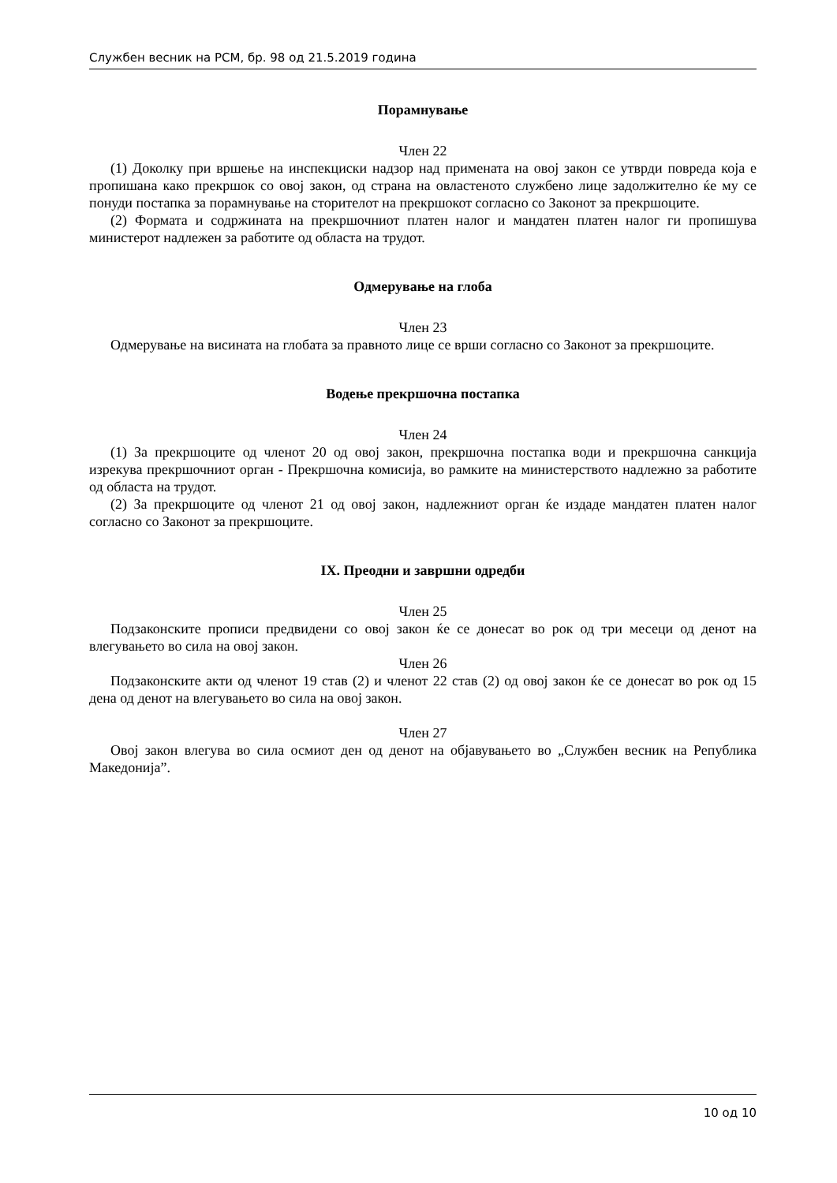Службен весник на РСМ, бр. 98 од 21.5.2019 година
Порамнување
Член 22
(1) Доколку при вршење на инспекциски надзор над примената на овој закон се утврди повреда која е пропишана како прекршок со овој закон, од страна на овластеното службено лице задолжително ќе му се понуди постапка за порамнување на сторителот на прекршокот согласно со Законот за прекршоците.
(2) Формата и содржината на прекршочниот платен налог и мандатен платен налог ги пропишува министерот надлежен за работите од областа на трудот.
Одмерување на глоба
Член 23
Одмерување на висината на глобата за правното лице се врши согласно со Законот за прекршоците.
Водење прекршочна постапка
Член 24
(1) За прекршоците од членот 20 од овој закон, прекршочна постапка води и прекршочна санкција изрекува прекршочниот орган - Прекршочна комисија, во рамките на министерството надлежно за работите од областа на трудот.
(2) За прекршоците од членот 21 од овој закон, надлежниот орган ќе издаде мандатен платен налог согласно со Законот за прекршоците.
IX. Преодни и завршни одредби
Член 25
Подзаконските прописи предвидени со овој закон ќе се донесат во рок од три месеци од денот на влегувањето во сила на овој закон.
Член 26
Подзаконските акти од членот 19 став (2) и членот 22 став (2) од овој закон ќе се донесат во рок од 15 дена од денот на влегувањето во сила на овој закон.
Член 27
Овој закон влегува во сила осмиот ден од денот на објавувањето во „Службен весник на Република Македонија”.
10 од 10